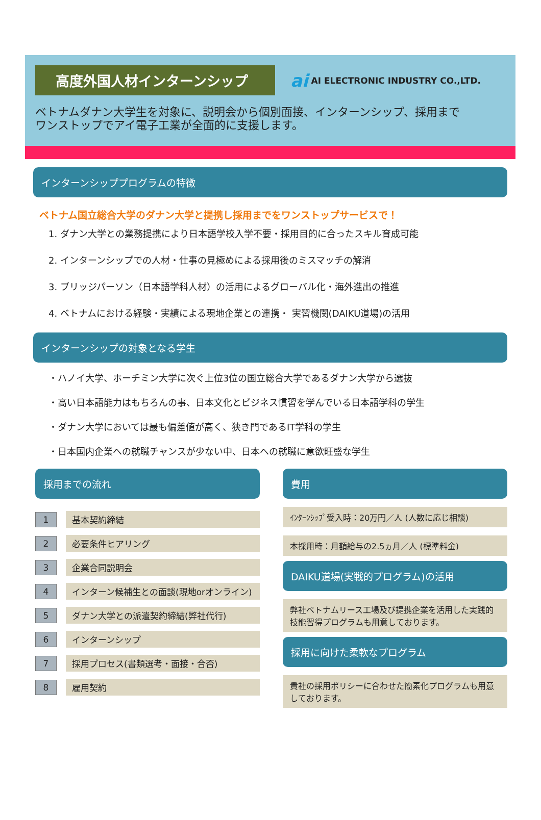高度外国人材インターンシップ
ai AI ELECTRONIC INDUSTRY CO.,LTD.
ベトナムダナン大学生を対象に、説明会から個別面接、インターンシップ、採用まで
ワンストップでアイ電子工業が全面的に支援します。
インターンシッププログラムの特徴
ベトナム国立総合大学のダナン大学と提携し採用までをワンストップサービスで！
1. ダナン大学との業務提携により日本語学校入学不要・採用目的に合ったスキル育成可能
2. インターンシップでの人材・仕事の見極めによる採用後のミスマッチの解消
3. ブリッジパーソン（日本語学科人材）の活用によるグローバル化・海外進出の推進
4. ベトナムにおける経験・実績による現地企業との連携・ 実習機関(DAIKU道場)の活用
インターンシップの対象となる学生
・ハノイ大学、ホーチミン大学に次ぐ上位3位の国立総合大学であるダナン大学から選抜
・高い日本語能力はもちろんの事、日本文化とビジネス慣習を学んでいる日本語学科の学生
・ダナン大学においては最も偏差値が高く、狭き門であるIT学科の学生
・日本国内企業への就職チャンスが少ない中、日本への就職に意欲旺盛な学生
採用までの流れ
1
基本契約締結
2
必要条件ヒアリング
3
企業合同説明会
4
インターン候補生との面談(現地orオンライン)
5
ダナン大学との派遣契約締結(弊社代行)
6
インターンシップ
7
採用プロセス(書類選考・面接・合否)
8
雇用契約
費用
ｲﾝﾀｰﾝｼｯﾌﾟ受入時：20万円／人 (人数に応じ相談)
本採用時：月額給与の2.5ヵ月／人 (標準料金)
DAIKU道場(実戦的プログラム)の活用
弊社ベトナムリース工場及び提携企業を活用した実践的
技能習得プログラムも用意しております。
採用に向けた柔軟なプログラム
貴社の採用ポリシーに合わせた簡素化プログラムも用意
しております。